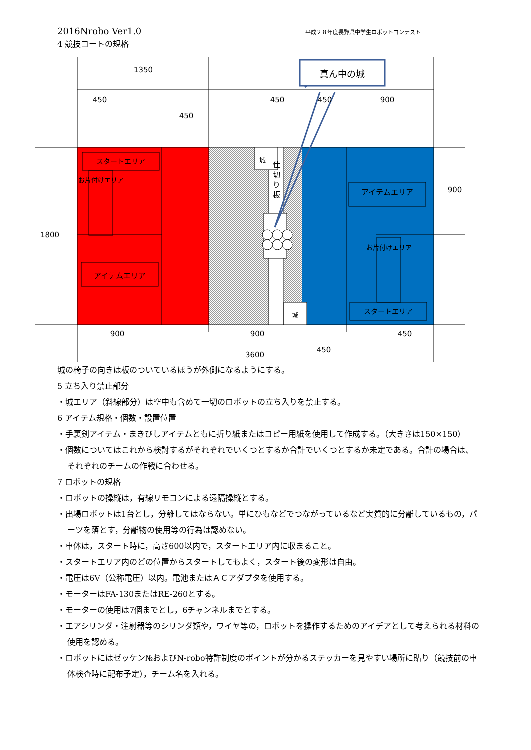2016Nrobo Ver1.0 平成２８年度長野県中学生ロボットコンテスト
4 競技コートの規格
真ん中の城
1350
450
450
450
450
900
1800
900
900
900
450
450
3600
スタートエリア
アイテムエリア
アイテムエリア
スタートエリア
城
城
仕
切
り
板
お片付けエリア
お片付けエリア
城の椅子の向きは板のついているほうが外側になるようにする。
5 立ち入り禁止部分
・城エリア（斜線部分）は空中も含めて一切のロボットの立ち入りを禁止する。
6 アイテム規格・個数・設置位置
・手裏剣アイテム・まきびしアイテムともに折り紙またはコピー用紙を使用して作成する。（大きさは150×150）
・個数についてはこれから検討するがそれぞれでいくつとするか合計でいくつとするか未定である。合計の場合は、それぞれのチームの作戦に合わせる。
7 ロボットの規格
・ロボットの操縦は，有線リモコンによる遠隔操縦とする。
・出場ロボットは1台とし，分離してはならない。単にひもなどでつながっているなど実質的に分離しているもの，パーツを落とす，分離物の使用等の行為は認めない。
・車体は，スタート時に，高さ600以内で，スタートエリア内に収まること。
・スタートエリア内のどの位置からスタートしてもよく，スタート後の変形は自由。
・電圧は6V（公称電圧）以内。電池またはＡＣアダプタを使用する。
・モーターはFA-130またはRE-260とする。
・モーターの使用は7個までとし，6チャンネルまでとする。
・エアシリンダ・注射器等のシリンダ類や，ワイヤ等の，ロボットを操作するためのアイデアとして考えられる材料の使用を認める。
・ロボットにはゼッケン№およびN-robo特許制度のポイントが分かるステッカーを見やすい場所に貼り（競技前の車体検査時に配布予定），チーム名を入れる。